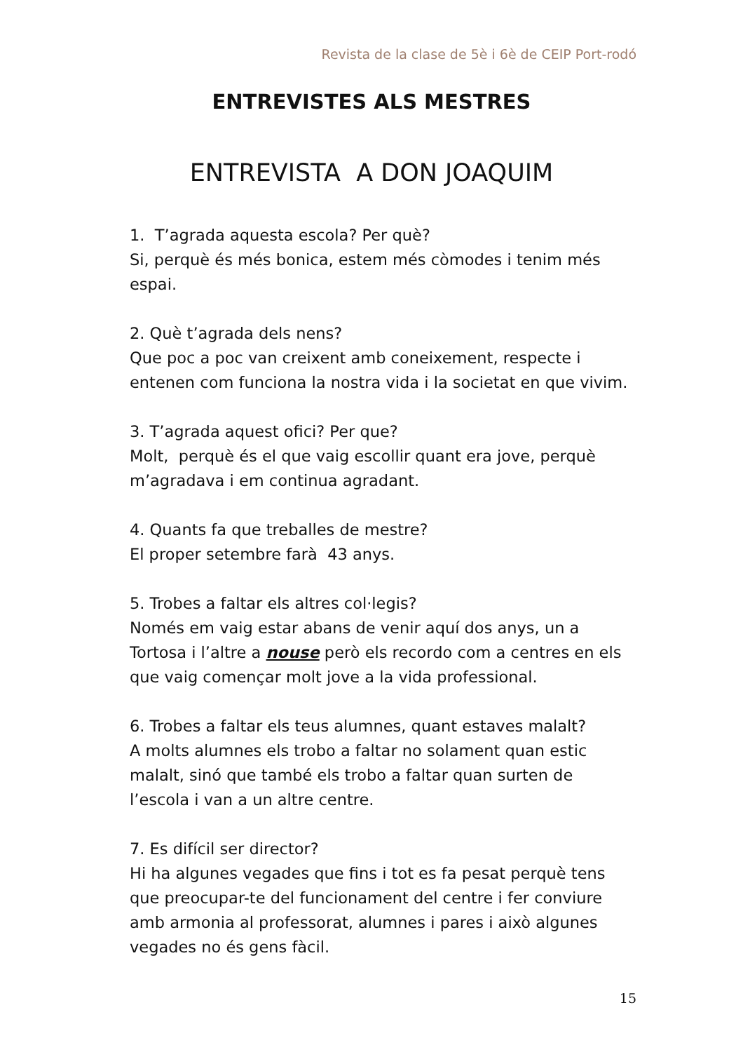Revista de la clase de 5è i 6è de CEIP Port-rodó
ENTREVISTES ALS MESTRES
ENTREVISTA A DON JOAQUIM
1. T’agrada aquesta escola? Per què?
Si, perquè és més bonica, estem més còmodes i tenim més espai.
2. Què t’agrada dels nens?
Que poc a poc van creixent amb coneixement, respecte i entenen com funciona la nostra vida i la societat en que vivim.
3. T’agrada aquest ofici? Per que?
Molt, perquè és el que vaig escollir quant era jove, perquè m’agradava i em continua agradant.
4. Quants fa que treballes de mestre?
El proper setembre farà 43 anys.
5. Trobes a faltar els altres col·legis?
Només em vaig estar abans de venir aquí dos anys, un a Tortosa i l’altre a nouse però els recordo com a centres en els que vaig començar molt jove a la vida professional.
6. Trobes a faltar els teus alumnes, quant estaves malalt?
A molts alumnes els trobo a faltar no solament quan estic malalt, sinó que també els trobo a faltar quan surten de l’escola i van a un altre centre.
7. Es difícil ser director?
Hi ha algunes vegades que fins i tot es fa pesat perquè tens que preocupar-te del funcionament del centre i fer conviure amb armonia al professorat, alumnes i pares i això algunes vegades no és gens fàcil.
15